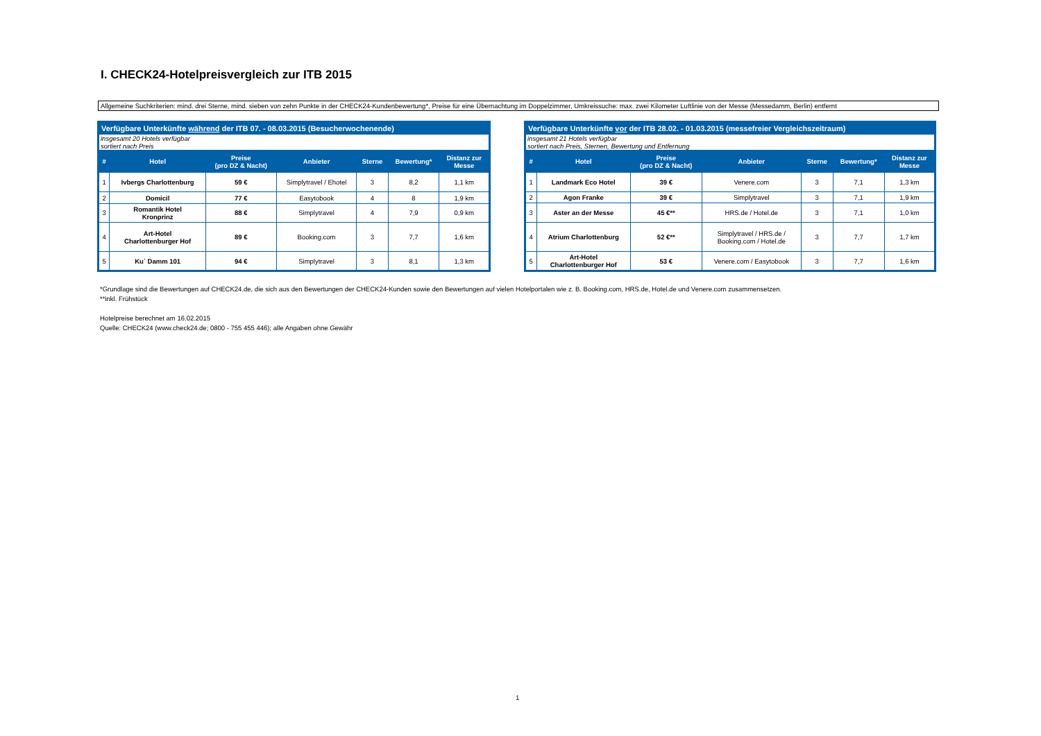I. CHECK24-Hotelpreisvergleich zur ITB 2015
Allgemeine Suchkriterien: mind. drei Sterne, mind. sieben von zehn Punkte in der CHECK24-Kundenbewertung*, Preise für eine Übernachtung im Doppelzimmer, Umkreissuche: max. zwei Kilometer Luftlinie von der Messe (Messedamm, Berlin) entfernt
| Verfügbare Unterkünfte während der ITB 07. - 08.03.2015 (Besucherwochenende) | | | | | | |
| --- | --- | --- | --- | --- | --- | --- |
| insgesamt 20 Hotels verfügbar sortiert nach Preis | | | | | | |
| # | Hotel | Preise (pro DZ & Nacht) | Anbieter | Sterne | Bewertung* | Distanz zur Messe |
| 1 | Ivbergs Charlottenburg | 59 € | Simplytravel / Ehotel | 3 | 8,2 | 1,1 km |
| 2 | Domicil | 77 € | Easytobook | 4 | 8 | 1,9 km |
| 3 | Romantik Hotel Kronprinz | 88 € | Simplytravel | 4 | 7,9 | 0,9 km |
| 4 | Art-Hotel Charlottenburger Hof | 89 € | Booking.com | 3 | 7,7 | 1,6 km |
| 5 | Ku´ Damm 101 | 94 € | Simplytravel | 3 | 8,1 | 1,3 km |
| Verfügbare Unterkünfte vor der ITB 28.02. - 01.03.2015 (messefreier Vergleichszeitraum) | | | | | | |
| --- | --- | --- | --- | --- | --- | --- |
| insgesamt 21 Hotels verfügbar sortiert nach Preis, Sternen, Bewertung und Entfernung | | | | | | |
| # | Hotel | Preise (pro DZ & Nacht) | Anbieter | Sterne | Bewertung* | Distanz zur Messe |
| 1 | Landmark Eco Hotel | 39 € | Venere.com | 3 | 7,1 | 1,3 km |
| 2 | Agon Franke | 39 € | Simplytravel | 3 | 7,1 | 1,9 km |
| 3 | Aster an der Messe | 45 €** | HRS.de / Hotel.de | 3 | 7,1 | 1,0 km |
| 4 | Atrium Charlottenburg | 52 €** | Simplytravel / HRS.de / Booking.com / Hotel.de | 3 | 7,7 | 1,7 km |
| 5 | Art-Hotel Charlottenburger Hof | 53 € | Venere.com / Easytobook | 3 | 7,7 | 1,6 km |
*Grundlage sind die Bewertungen auf CHECK24.de, die sich aus den Bewertungen der CHECK24-Kunden sowie den Bewertungen auf vielen Hotelportalen wie z. B. Booking.com, HRS.de, Hotel.de und Venere.com zusammensetzen.
**inkl. Frühstück
Hotelpreise berechnet am 16.02.2015
Quelle: CHECK24 (www.check24.de; 0800 - 755 455 446); alle Angaben ohne Gewähr
1